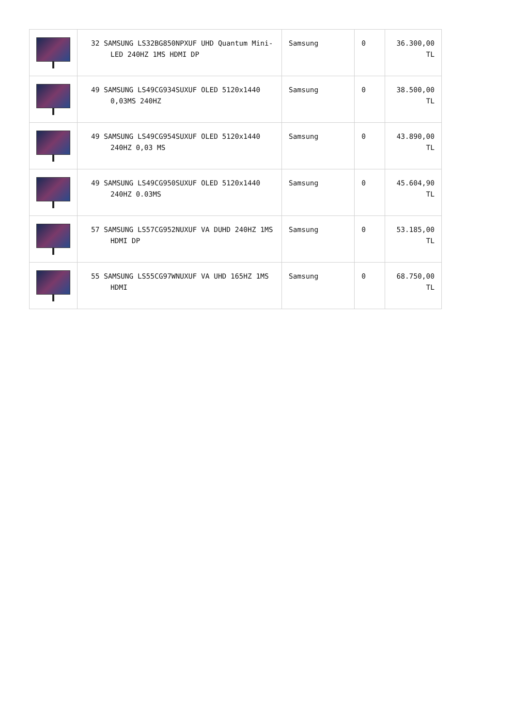| | 32 SAMSUNG LS32BG850NPXUF UHD Quantum Mini-LED 240HZ 1MS HDMI DP | Samsung | 0 | 36.300,00 TL |
| | 49 SAMSUNG LS49CG934SUXUF OLED 5120x1440 0,03MS 240HZ | Samsung | 0 | 38.500,00 TL |
| | 49 SAMSUNG LS49CG954SUXUF OLED 5120x1440 240HZ 0,03 MS | Samsung | 0 | 43.890,00 TL |
| | 49 SAMSUNG LS49CG950SUXUF OLED 5120x1440 240HZ 0.03MS | Samsung | 0 | 45.604,90 TL |
| | 57 SAMSUNG LS57CG952NUXUF VA DUHD 240HZ 1MS HDMI DP | Samsung | 0 | 53.185,00 TL |
| | 55 SAMSUNG LS55CG97WNUXUF VA UHD 165HZ 1MS HDMI | Samsung | 0 | 68.750,00 TL |